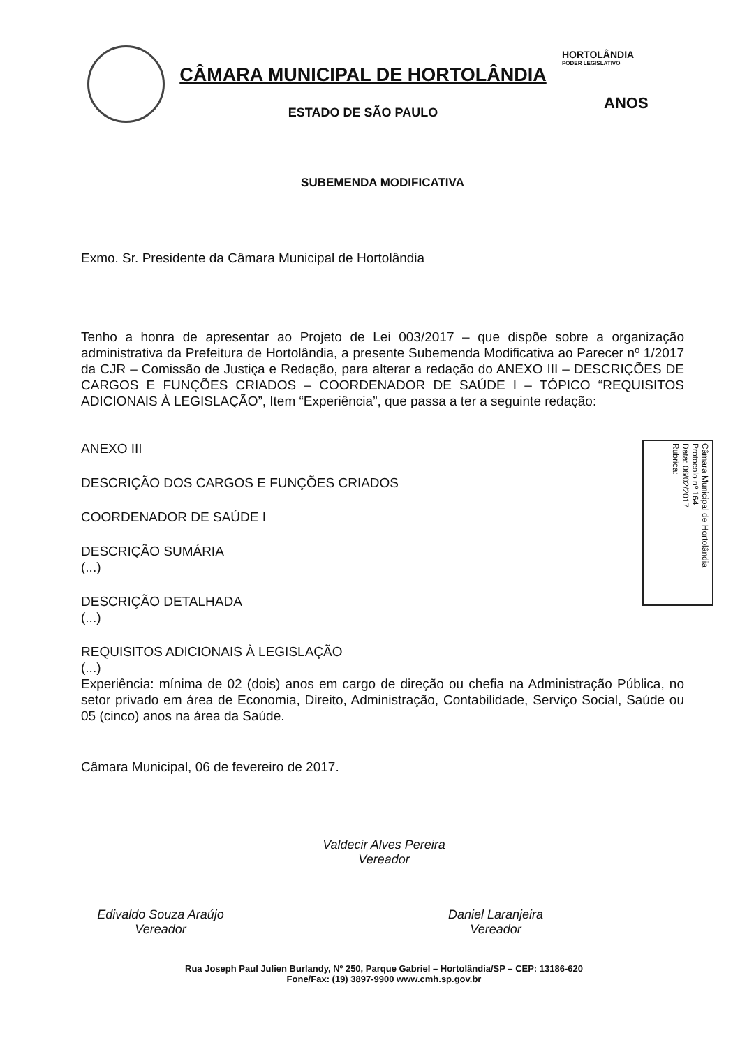CÂMARA MUNICIPAL DE HORTOLÂNDIA
ESTADO DE SÃO PAULO
HORTOLÂNDIA
PODER LEGISLATIVO
ANOS
SUBEMENDA MODIFICATIVA
Exmo. Sr. Presidente da Câmara Municipal de Hortolândia
Tenho a honra de apresentar ao Projeto de Lei 003/2017 – que dispõe sobre a organização administrativa da Prefeitura de Hortolândia, a presente Subemenda Modificativa ao Parecer nº 1/2017 da CJR – Comissão de Justiça e Redação, para alterar a redação do ANEXO III – DESCRIÇÕES DE CARGOS E FUNÇÕES CRIADOS – COORDENADOR DE SAÚDE I – TÓPICO “REQUISITOS ADICIONAIS À LEGISLAÇÃO”, Item “Experiência”, que passa a ter a seguinte redação:
ANEXO III
DESCRIÇÃO DOS CARGOS E FUNÇÕES CRIADOS
COORDENADOR DE SAÚDE I
DESCRIÇÃO SUMÁRIA
(...)
DESCRIÇÃO DETALHADA
(...)
REQUISITOS ADICIONAIS À LEGISLAÇÃO
(...)
Experiência: mínima de 02 (dois) anos em cargo de direção ou chefia na Administração Pública, no setor privado em área de Economia, Direito, Administração, Contabilidade, Serviço Social, Saúde ou 05 (cinco) anos na área da Saúde.
Câmara Municipal, 06 de fevereiro de 2017.
Câmara Municipal de Hortolândia
Protocolo nº 164
Data: 06/02/2017
Rubrica:
Valdecir Alves Pereira
Vereador
Edivaldo Souza Araújo
Vereador
Daniel Laranjeira
Vereador
Rua Joseph Paul Julien Burlandy, Nº 250, Parque Gabriel – Hortolândia/SP – CEP: 13186-620
Fone/Fax: (19) 3897-9900 www.cmh.sp.gov.br